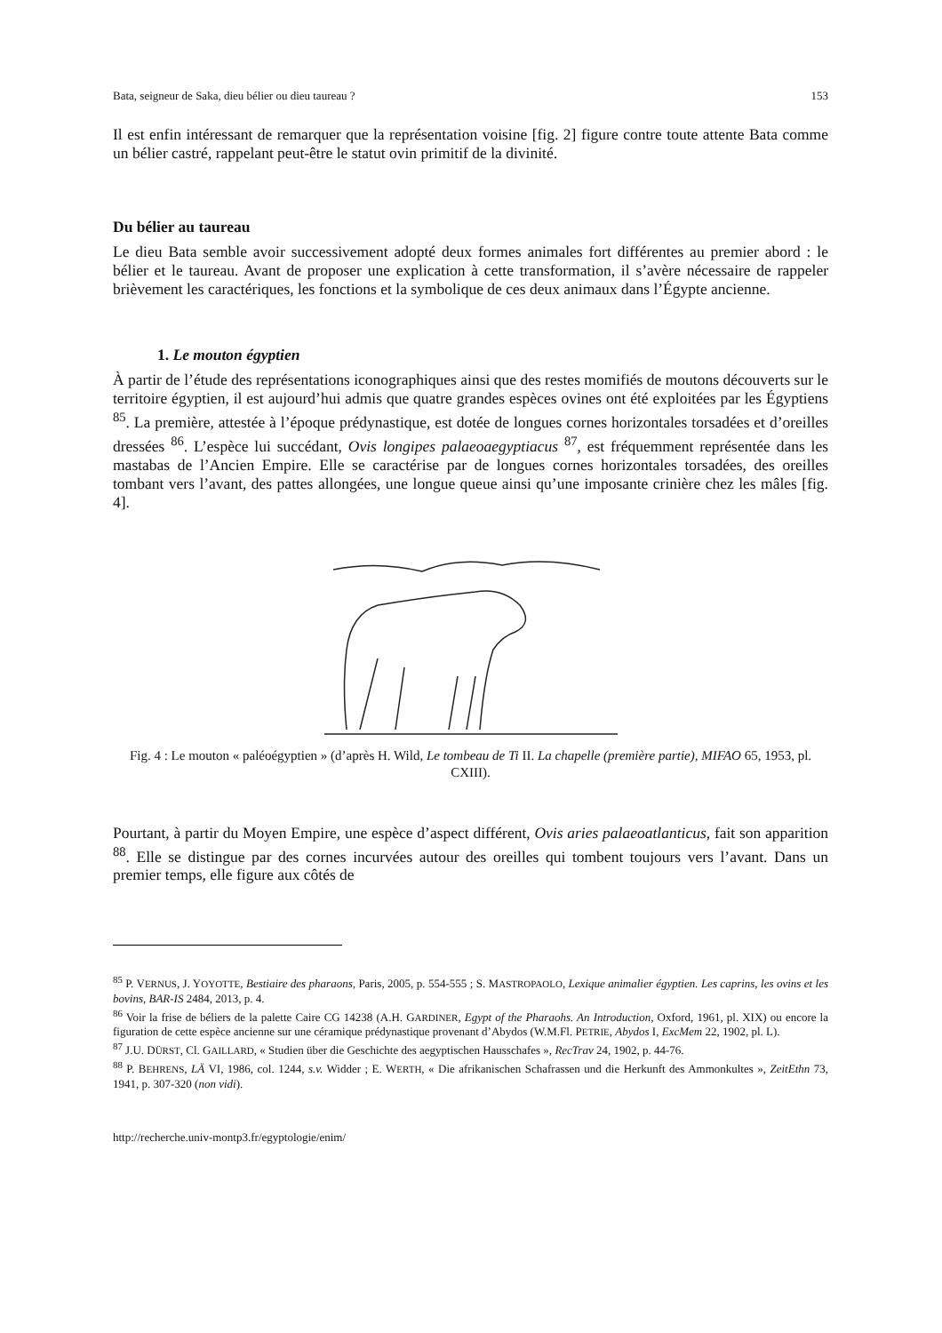Bata, seigneur de Saka, dieu bélier ou dieu taureau ? 153
Il est enfin intéressant de remarquer que la représentation voisine [fig. 2] figure contre toute attente Bata comme un bélier castré, rappelant peut-être le statut ovin primitif de la divinité.
Du bélier au taureau
Le dieu Bata semble avoir successivement adopté deux formes animales fort différentes au premier abord : le bélier et le taureau. Avant de proposer une explication à cette transformation, il s’avère nécessaire de rappeler brièvement les caractériques, les fonctions et la symbolique de ces deux animaux dans l’Égypte ancienne.
1. Le mouton égyptien
À partir de l’étude des représentations iconographiques ainsi que des restes momifiés de moutons découverts sur le territoire égyptien, il est aujourd’hui admis que quatre grandes espèces ovines ont été exploitées par les Égyptiens <sup>85</sup>. La première, attestée à l’époque prédynastique, est dotée de longues cornes horizontales torsadées et d’oreilles dressées <sup>86</sup>. L’espèce lui succédant, Ovis longipes palaeoaegyptiacus <sup>87</sup>, est fréquemment représentée dans les mastabas de l’Ancien Empire. Elle se caractérise par de longues cornes horizontales torsadées, des oreilles tombant vers l’avant, des pattes allongées, une longue queue ainsi qu’une imposante crinière chez les mâles [fig. 4].
Fig. 4 : Le mouton « paléoégyptien » (d’après H. Wild, Le tombeau de Ti II. La chapelle (première partie), MIFAO 65, 1953, pl. CXIII).
Pourtant, à partir du Moyen Empire, une espèce d’aspect différent, Ovis aries palaeoatlanticus, fait son apparition <sup>88</sup>. Elle se distingue par des cornes incurvées autour des oreilles qui tombent toujours vers l’avant. Dans un premier temps, elle figure aux côtés de
<sup>85</sup> P. VERNUS, J. YOYOTTE, Bestiaire des pharaons, Paris, 2005, p. 554-555 ; S. MASTROPAOLO, Lexique animalier égyptien. Les caprins, les ovins et les bovins, BAR-IS 2484, 2013, p. 4.
<sup>86</sup> Voir la frise de béliers de la palette Caire CG 14238 (A.H. GARDINER, Egypt of the Pharaohs. An Introduction, Oxford, 1961, pl. XIX) ou encore la figuration de cette espèce ancienne sur une céramique prédynastique provenant d’Abydos (W.M.Fl. PETRIE, Abydos I, ExcMem 22, 1902, pl. L).
<sup>87</sup> J.U. DÜRST, Cl. GAILLARD, « Studien über die Geschichte des aegyptischen Hausschafes », RecTrav 24, 1902, p. 44-76.
<sup>88</sup> P. BEHRENS, LÄ VI, 1986, col. 1244, s.v. Widder ; E. WERTH, « Die afrikanischen Schafrassen und die Herkunft des Ammonkultes », ZeitEthn 73, 1941, p. 307-320 (non vidi).
http://recherche.univ-montp3.fr/egyptologie/enim/